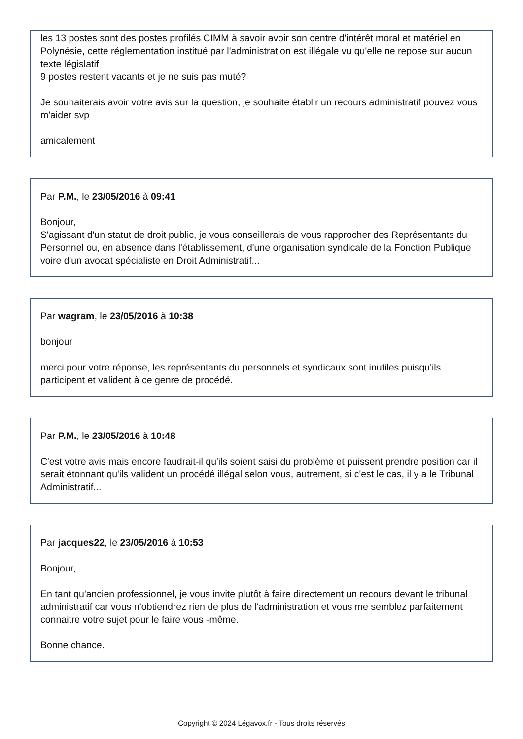les 13 postes sont des postes profilés CIMM à savoir avoir son centre d'intérêt moral et matériel en Polynésie, cette réglementation institué par l'administration est illégale vu qu'elle ne repose sur aucun texte législatif
9 postes restent vacants et je ne suis pas muté?
Je souhaiterais avoir votre avis sur la question, je souhaite établir un recours administratif pouvez vous m'aider svp
amicalement
Par P.M., le 23/05/2016 à 09:41
Bonjour,
S'agissant d'un statut de droit public, je vous conseillerais de vous rapprocher des Représentants du Personnel ou, en absence dans l'établissement, d'une organisation syndicale de la Fonction Publique voire d'un avocat spécialiste en Droit Administratif...
Par wagram, le 23/05/2016 à 10:38
bonjour
merci pour votre réponse, les représentants du personnels et syndicaux sont inutiles puisqu'ils participent et valident à ce genre de procédé.
Par P.M., le 23/05/2016 à 10:48
C'est votre avis mais encore faudrait-il qu'ils soient saisi du problème et puissent prendre position car il serait étonnant qu'ils valident un procédé illégal selon vous, autrement, si c'est le cas, il y a le Tribunal Administratif...
Par jacques22, le 23/05/2016 à 10:53
Bonjour,
En tant qu'ancien professionnel, je vous invite plutôt à faire directement un recours devant le tribunal administratif car vous n’obtiendrez rien de plus de l'administration et vous me semblez parfaitement connaitre votre sujet pour le faire vous -même.
Bonne chance.
Copyright © 2024 Légavox.fr - Tous droits réservés